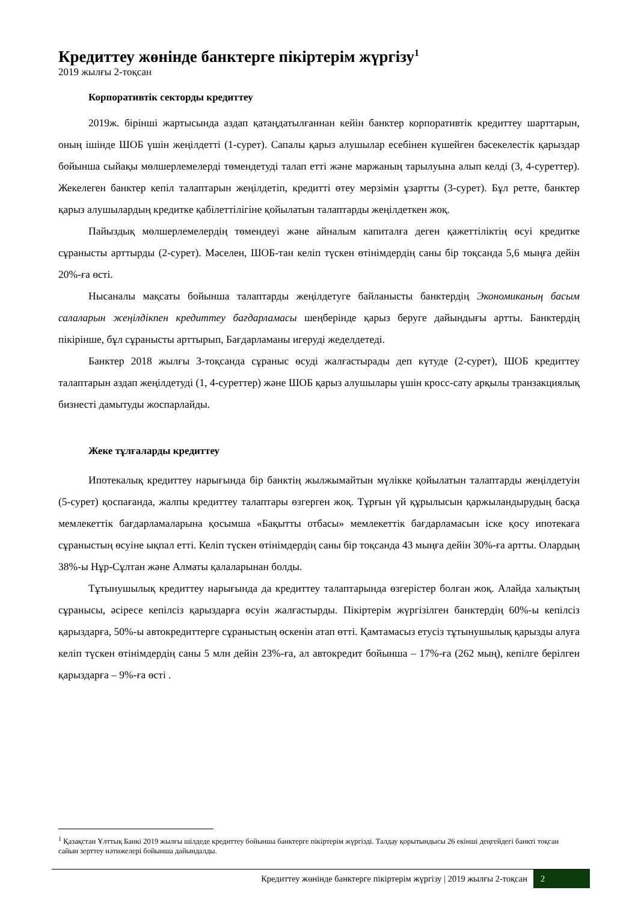Кредиттеу жөнінде банктерге пікіртерім жүргізу<sup>1</sup>
2019 жылғы 2-тоқсан
Корпоративтік секторды кредиттеу
2019ж. бірінші жартысында аздап қатаңдатылғаннан кейін банктер корпоративтік кредиттеу шарттарын, оның ішінде ШОБ үшін жеңілдетті (1-сурет). Сапалы қарыз алушылар есебінен күшейген бәсекелестік қарыздар бойынша сыйақы мөлшерлемелерді төмендетуді талап етті және маржаның тарылуына алып келді (3, 4-суреттер). Жекелеген банктер кепіл талаптарын жеңілдетіп, кредитті өтеу мерзімін ұзартты (3-сурет). Бұл ретте, банктер қарыз алушылардың кредитке қабілеттілігіне қойылатын талаптарды жеңілдеткен жоқ.
Пайыздық мөлшерлемелердің төмендеуі және айналым капиталға деген қажеттіліктің өсуі кредитке сұранысты арттырды (2-сурет). Мәселен, ШОБ-тан келіп түскен өтінімдердің саны бір тоқсанда 5,6 мыңға дейін 20%-ға өсті.
Нысаналы мақсаты бойынша талаптарды жеңілдетуге байланысты банктердің Экономиканың басым салаларын жеңілдікпен кредиттеу бағдарламасы шеңберінде қарыз беруге дайындығы артты. Банктердің пікірінше, бұл сұранысты арттырып, Бағдарламаны игеруді жеделдетеді.
Банктер 2018 жылғы 3-тоқсанда сұраныс өсуді жалғастырады деп күтуде (2-сурет), ШОБ кредиттеу талаптарын аздап жеңілдетуді (1, 4-суреттер) және ШОБ қарыз алушылары үшін кросс-сату арқылы транзакциялық бизнесті дамытуды жоспарлайды.
Жеке тұлғаларды кредиттеу
Ипотекалық кредиттеу нарығында бір банктің жылжымайтын мүлікке қойылатын талаптарды жеңілдетуін (5-сурет) қоспағанда, жалпы кредиттеу талаптары өзгерген жоқ. Тұрғын үй құрылысын қаржыландырудың басқа мемлекеттік бағдарламаларына қосымша «Бақытты отбасы» мемлекеттік бағдарламасын іске қосу ипотекаға сұраныстың өсуіне ықпал етті. Келіп түскен өтінімдердің саны бір тоқсанда 43 мыңға дейін 30%-ға артты. Олардың 38%-ы Нұр-Сұлтан және Алматы қалаларынан болды.
Тұтынушылық кредиттеу нарығында да кредиттеу талаптарында өзгерістер болған жоқ. Алайда халықтың сұранысы, әсіресе кепілсіз қарыздарға өсуін жалғастырды. Пікіртерім жүргізілген банктердің 60%-ы кепілсіз қарыздарға, 50%-ы автокредиттерге сұраныстың өскенін атап өтті. Қамтамасыз етусіз тұтынушылық қарызды алуға келіп түскен өтінімдердің саны 5 млн дейін 23%-ға, ал автокредит бойынша – 17%-ға (262 мың), кепілге берілген қарыздарға – 9%-ға өсті .
<sup>1</sup> Қазақстан Ұлттық Банкі 2019 жылғы шілдеде кредиттеу бойынша банктерге пікіртерім жүргізді. Талдау қорытындысы 26 екінші деңгейдегі банкті тоқсан сайын зерттеу нәтижелері бойынша дайындалды.
Кредиттеу жөнінде банктерге пікіртерім жүргізу | 2019 жылғы 2-тоқсан 2